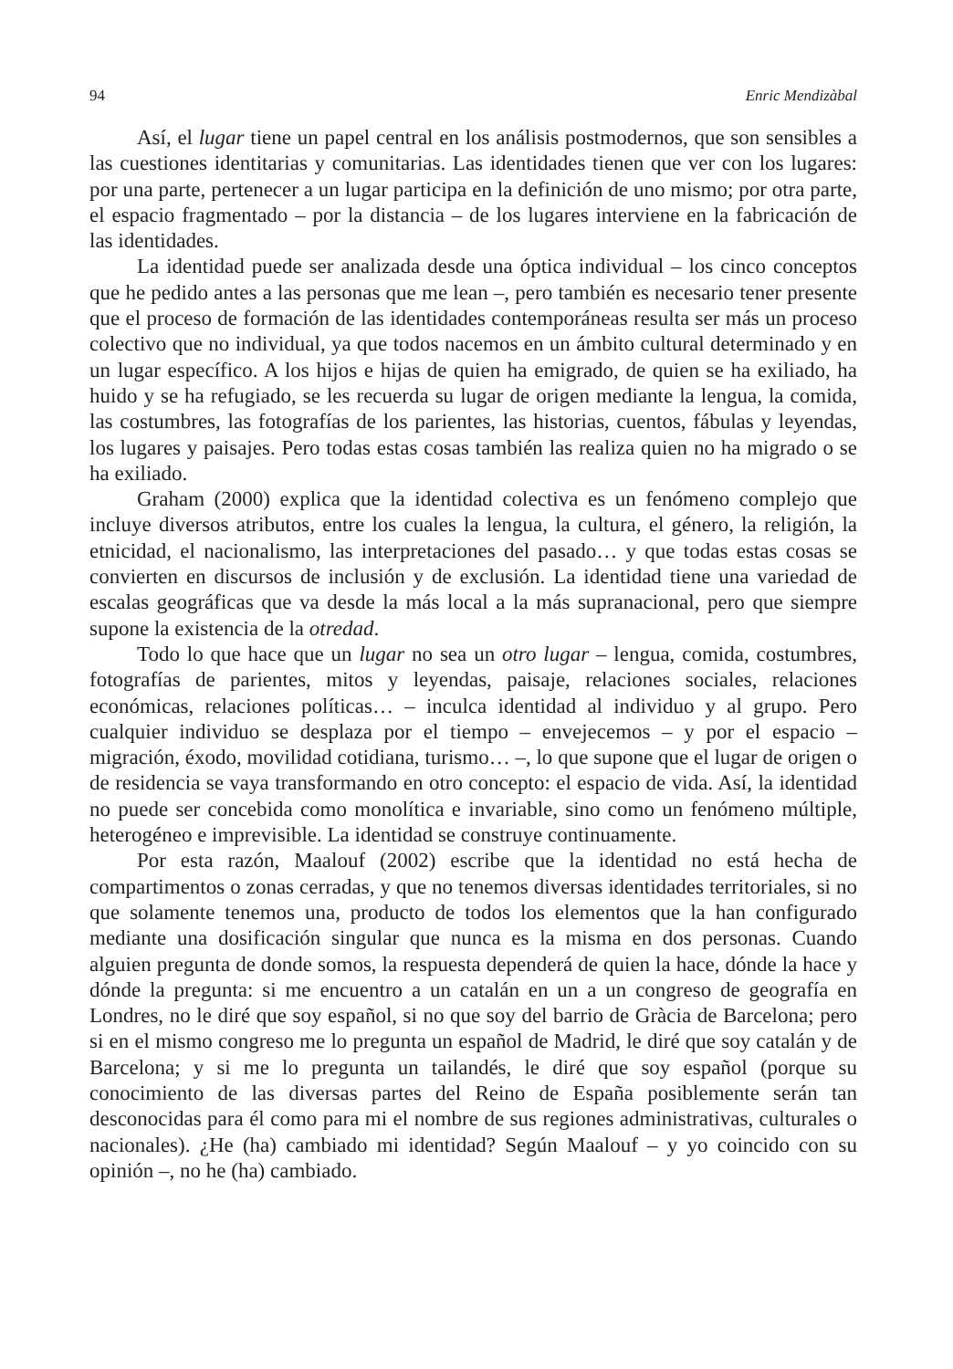94 Enric Mendizàbal
Así, el lugar tiene un papel central en los análisis postmodernos, que son sensibles a las cuestiones identitarias y comunitarias. Las identidades tienen que ver con los lugares: por una parte, pertenecer a un lugar participa en la definición de uno mismo; por otra parte, el espacio fragmentado – por la distancia – de los lugares interviene en la fabricación de las identidades.
La identidad puede ser analizada desde una óptica individual – los cinco conceptos que he pedido antes a las personas que me lean –, pero también es necesario tener presente que el proceso de formación de las identidades contemporáneas resulta ser más un proceso colectivo que no individual, ya que todos nacemos en un ámbito cultural determinado y en un lugar específico. A los hijos e hijas de quien ha emigrado, de quien se ha exiliado, ha huido y se ha refugiado, se les recuerda su lugar de origen mediante la lengua, la comida, las costumbres, las fotografías de los parientes, las historias, cuentos, fábulas y leyendas, los lugares y paisajes. Pero todas estas cosas también las realiza quien no ha migrado o se ha exiliado.
Graham (2000) explica que la identidad colectiva es un fenómeno complejo que incluye diversos atributos, entre los cuales la lengua, la cultura, el género, la religión, la etnicidad, el nacionalismo, las interpretaciones del pasado… y que todas estas cosas se convierten en discursos de inclusión y de exclusión. La identidad tiene una variedad de escalas geográficas que va desde la más local a la más supranacional, pero que siempre supone la existencia de la otredad.
Todo lo que hace que un lugar no sea un otro lugar – lengua, comida, costumbres, fotografías de parientes, mitos y leyendas, paisaje, relaciones sociales, relaciones económicas, relaciones políticas… – inculca identidad al individuo y al grupo. Pero cualquier individuo se desplaza por el tiempo – envejecemos – y por el espacio – migración, éxodo, movilidad cotidiana, turismo… –, lo que supone que el lugar de origen o de residencia se vaya transformando en otro concepto: el espacio de vida. Así, la identidad no puede ser concebida como monolítica e invariable, sino como un fenómeno múltiple, heterogéneo e imprevisible. La identidad se construye continuamente.
Por esta razón, Maalouf (2002) escribe que la identidad no está hecha de compartimentos o zonas cerradas, y que no tenemos diversas identidades territoriales, si no que solamente tenemos una, producto de todos los elementos que la han configurado mediante una dosificación singular que nunca es la misma en dos personas. Cuando alguien pregunta de donde somos, la respuesta dependerá de quien la hace, dónde la hace y dónde la pregunta: si me encuentro a un catalán en un a un congreso de geografía en Londres, no le diré que soy español, si no que soy del barrio de Gràcia de Barcelona; pero si en el mismo congreso me lo pregunta un español de Madrid, le diré que soy catalán y de Barcelona; y si me lo pregunta un tailandés, le diré que soy español (porque su conocimiento de las diversas partes del Reino de España posiblemente serán tan desconocidas para él como para mi el nombre de sus regiones administrativas, culturales o nacionales). ¿He (ha) cambiado mi identidad? Según Maalouf – y yo coincido con su opinión –, no he (ha) cambiado.